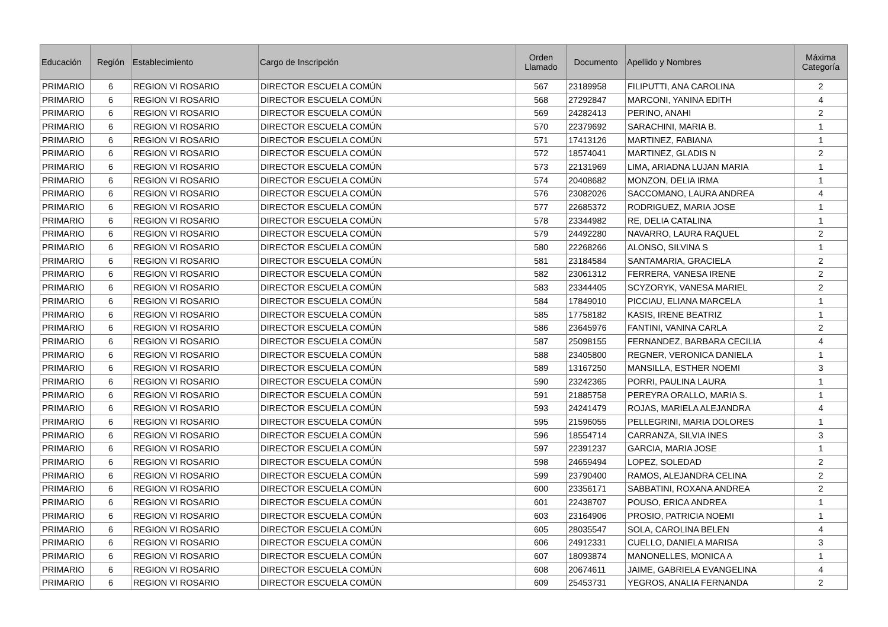| Educación | Región | Establecimiento | Cargo de Inscripción | Orden Llamado | Documento | Apellido y Nombres | Máxima Categoría |
| --- | --- | --- | --- | --- | --- | --- | --- |
| PRIMARIO | 6 | REGION VI ROSARIO | DIRECTOR ESCUELA COMÚN | 567 | 23189958 | FILIPUTTI, ANA CAROLINA | 2 |
| PRIMARIO | 6 | REGION VI ROSARIO | DIRECTOR ESCUELA COMÚN | 568 | 27292847 | MARCONI, YANINA EDITH | 4 |
| PRIMARIO | 6 | REGION VI ROSARIO | DIRECTOR ESCUELA COMÚN | 569 | 24282413 | PERINO, ANAHI | 2 |
| PRIMARIO | 6 | REGION VI ROSARIO | DIRECTOR ESCUELA COMÚN | 570 | 22379692 | SARACHINI, MARIA B. | 1 |
| PRIMARIO | 6 | REGION VI ROSARIO | DIRECTOR ESCUELA COMÚN | 571 | 17413126 | MARTINEZ, FABIANA | 1 |
| PRIMARIO | 6 | REGION VI ROSARIO | DIRECTOR ESCUELA COMÚN | 572 | 18574041 | MARTINEZ, GLADIS N | 2 |
| PRIMARIO | 6 | REGION VI ROSARIO | DIRECTOR ESCUELA COMÚN | 573 | 22131969 | LIMA, ARIADNA LUJAN MARIA | 1 |
| PRIMARIO | 6 | REGION VI ROSARIO | DIRECTOR ESCUELA COMÚN | 574 | 20408682 | MONZON, DELIA IRMA | 1 |
| PRIMARIO | 6 | REGION VI ROSARIO | DIRECTOR ESCUELA COMÚN | 576 | 23082026 | SACCOMANO, LAURA ANDREA | 4 |
| PRIMARIO | 6 | REGION VI ROSARIO | DIRECTOR ESCUELA COMÚN | 577 | 22685372 | RODRIGUEZ, MARIA JOSE | 1 |
| PRIMARIO | 6 | REGION VI ROSARIO | DIRECTOR ESCUELA COMÚN | 578 | 23344982 | RE, DELIA CATALINA | 1 |
| PRIMARIO | 6 | REGION VI ROSARIO | DIRECTOR ESCUELA COMÚN | 579 | 24492280 | NAVARRO, LAURA RAQUEL | 2 |
| PRIMARIO | 6 | REGION VI ROSARIO | DIRECTOR ESCUELA COMÚN | 580 | 22268266 | ALONSO, SILVINA S | 1 |
| PRIMARIO | 6 | REGION VI ROSARIO | DIRECTOR ESCUELA COMÚN | 581 | 23184584 | SANTAMARIA, GRACIELA | 2 |
| PRIMARIO | 6 | REGION VI ROSARIO | DIRECTOR ESCUELA COMÚN | 582 | 23061312 | FERRERA, VANESA IRENE | 2 |
| PRIMARIO | 6 | REGION VI ROSARIO | DIRECTOR ESCUELA COMÚN | 583 | 23344405 | SCYZORYK, VANESA MARIEL | 2 |
| PRIMARIO | 6 | REGION VI ROSARIO | DIRECTOR ESCUELA COMÚN | 584 | 17849010 | PICCIAU, ELIANA MARCELA | 1 |
| PRIMARIO | 6 | REGION VI ROSARIO | DIRECTOR ESCUELA COMÚN | 585 | 17758182 | KASIS, IRENE BEATRIZ | 1 |
| PRIMARIO | 6 | REGION VI ROSARIO | DIRECTOR ESCUELA COMÚN | 586 | 23645976 | FANTINI, VANINA CARLA | 2 |
| PRIMARIO | 6 | REGION VI ROSARIO | DIRECTOR ESCUELA COMÚN | 587 | 25098155 | FERNANDEZ, BARBARA CECILIA | 4 |
| PRIMARIO | 6 | REGION VI ROSARIO | DIRECTOR ESCUELA COMÚN | 588 | 23405800 | REGNER, VERONICA DANIELA | 1 |
| PRIMARIO | 6 | REGION VI ROSARIO | DIRECTOR ESCUELA COMÚN | 589 | 13167250 | MANSILLA, ESTHER NOEMI | 3 |
| PRIMARIO | 6 | REGION VI ROSARIO | DIRECTOR ESCUELA COMÚN | 590 | 23242365 | PORRI, PAULINA LAURA | 1 |
| PRIMARIO | 6 | REGION VI ROSARIO | DIRECTOR ESCUELA COMÚN | 591 | 21885758 | PEREYRA ORALLO, MARIA S. | 1 |
| PRIMARIO | 6 | REGION VI ROSARIO | DIRECTOR ESCUELA COMÚN | 593 | 24241479 | ROJAS, MARIELA ALEJANDRA | 4 |
| PRIMARIO | 6 | REGION VI ROSARIO | DIRECTOR ESCUELA COMÚN | 595 | 21596055 | PELLEGRINI, MARIA DOLORES | 1 |
| PRIMARIO | 6 | REGION VI ROSARIO | DIRECTOR ESCUELA COMÚN | 596 | 18554714 | CARRANZA, SILVIA INES | 3 |
| PRIMARIO | 6 | REGION VI ROSARIO | DIRECTOR ESCUELA COMÚN | 597 | 22391237 | GARCIA, MARIA JOSE | 1 |
| PRIMARIO | 6 | REGION VI ROSARIO | DIRECTOR ESCUELA COMÚN | 598 | 24659494 | LOPEZ, SOLEDAD | 2 |
| PRIMARIO | 6 | REGION VI ROSARIO | DIRECTOR ESCUELA COMÚN | 599 | 23790400 | RAMOS, ALEJANDRA CELINA | 2 |
| PRIMARIO | 6 | REGION VI ROSARIO | DIRECTOR ESCUELA COMÚN | 600 | 23356171 | SABBATINI, ROXANA ANDREA | 2 |
| PRIMARIO | 6 | REGION VI ROSARIO | DIRECTOR ESCUELA COMÚN | 601 | 22438707 | POUSO, ERICA ANDREA | 1 |
| PRIMARIO | 6 | REGION VI ROSARIO | DIRECTOR ESCUELA COMÚN | 603 | 23164906 | PROSIO, PATRICIA NOEMI | 1 |
| PRIMARIO | 6 | REGION VI ROSARIO | DIRECTOR ESCUELA COMÚN | 605 | 28035547 | SOLA, CAROLINA BELEN | 4 |
| PRIMARIO | 6 | REGION VI ROSARIO | DIRECTOR ESCUELA COMÚN | 606 | 24912331 | CUELLO, DANIELA MARISA | 3 |
| PRIMARIO | 6 | REGION VI ROSARIO | DIRECTOR ESCUELA COMÚN | 607 | 18093874 | MANONELLES, MONICA A | 1 |
| PRIMARIO | 6 | REGION VI ROSARIO | DIRECTOR ESCUELA COMÚN | 608 | 20674611 | JAIME, GABRIELA EVANGELINA | 4 |
| PRIMARIO | 6 | REGION VI ROSARIO | DIRECTOR ESCUELA COMÚN | 609 | 25453731 | YEGROS, ANALIA FERNANDA | 2 |